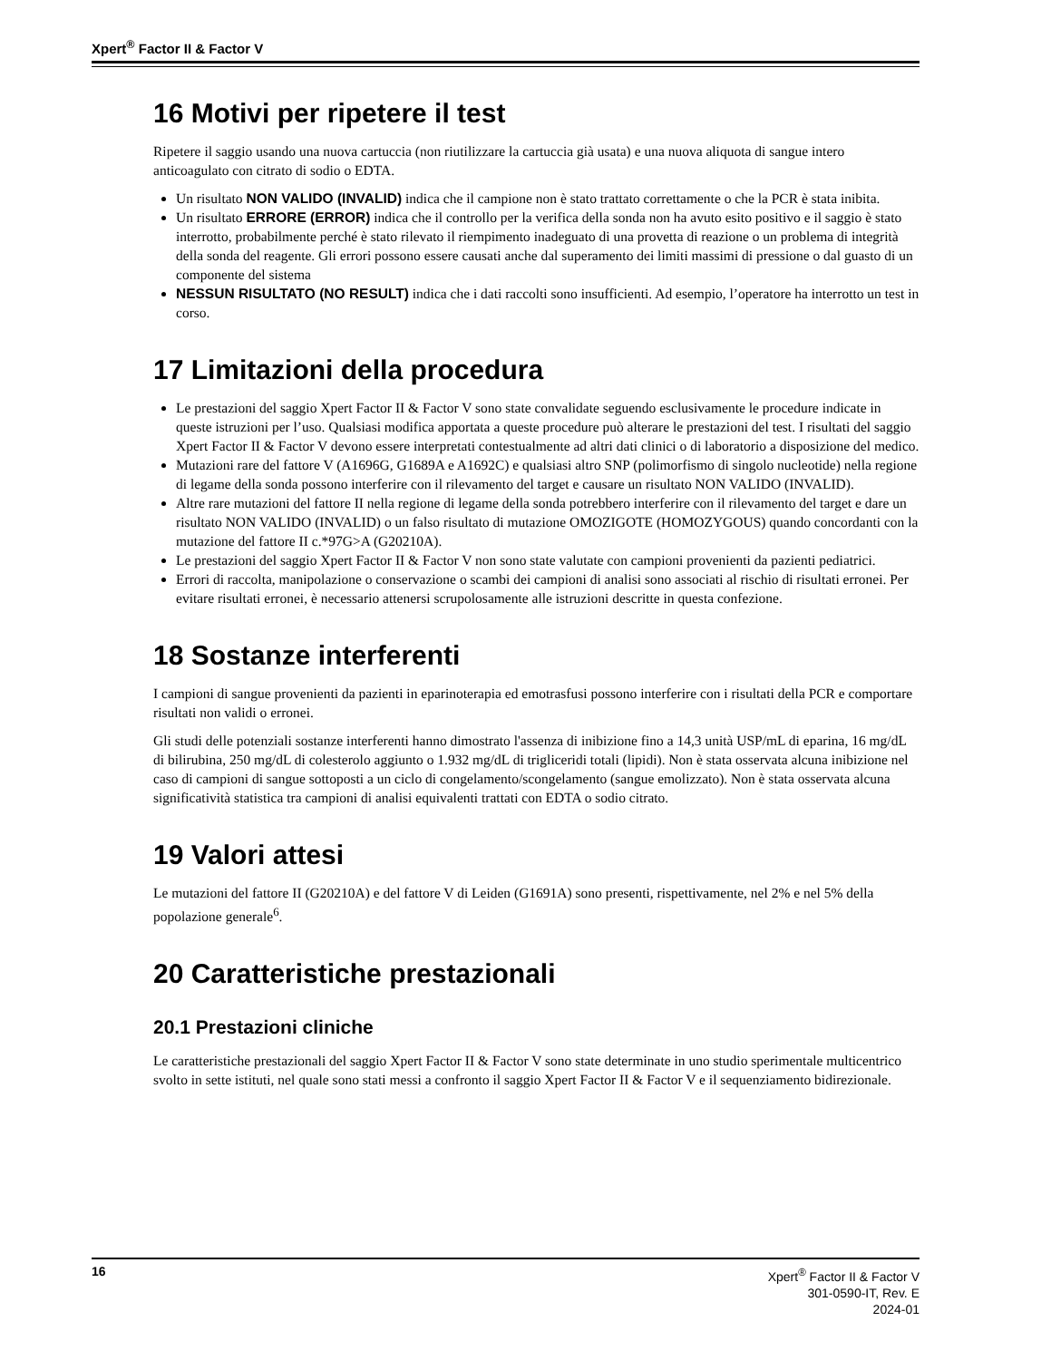Xpert<sup>®</sup> Factor II & Factor V
16 Motivi per ripetere il test
Ripetere il saggio usando una nuova cartuccia (non riutilizzare la cartuccia già usata) e una nuova aliquota di sangue intero anticoagulato con citrato di sodio o EDTA.
Un risultato NON VALIDO (INVALID) indica che il campione non è stato trattato correttamente o che la PCR è stata inibita.
Un risultato ERRORE (ERROR) indica che il controllo per la verifica della sonda non ha avuto esito positivo e il saggio è stato interrotto, probabilmente perché è stato rilevato il riempimento inadeguato di una provetta di reazione o un problema di integrità della sonda del reagente. Gli errori possono essere causati anche dal superamento dei limiti massimi di pressione o dal guasto di un componente del sistema
NESSUN RISULTATO (NO RESULT) indica che i dati raccolti sono insufficienti. Ad esempio, l’operatore ha interrotto un test in corso.
17 Limitazioni della procedura
Le prestazioni del saggio Xpert Factor II & Factor V sono state convalidate seguendo esclusivamente le procedure indicate in queste istruzioni per l’uso. Qualsiasi modifica apportata a queste procedure può alterare le prestazioni del test. I risultati del saggio Xpert Factor II & Factor V devono essere interpretati contestualmente ad altri dati clinici o di laboratorio a disposizione del medico.
Mutazioni rare del fattore V (A1696G, G1689A e A1692C) e qualsiasi altro SNP (polimorfismo di singolo nucleotide) nella regione di legame della sonda possono interferire con il rilevamento del target e causare un risultato NON VALIDO (INVALID).
Altre rare mutazioni del fattore II nella regione di legame della sonda potrebbero interferire con il rilevamento del target e dare un risultato NON VALIDO (INVALID) o un falso risultato di mutazione OMOZIGOTE (HOMOZYGOUS) quando concordanti con la mutazione del fattore II c.*97G>A (G20210A).
Le prestazioni del saggio Xpert Factor II & Factor V non sono state valutate con campioni provenienti da pazienti pediatrici.
Errori di raccolta, manipolazione o conservazione o scambi dei campioni di analisi sono associati al rischio di risultati erronei. Per evitare risultati erronei, è necessario attenersi scrupolosamente alle istruzioni descritte in questa confezione.
18 Sostanze interferenti
I campioni di sangue provenienti da pazienti in eparinoterapia ed emotrasfusi possono interferire con i risultati della PCR e comportare risultati non validi o erronei.
Gli studi delle potenziali sostanze interferenti hanno dimostrato l'assenza di inibizione fino a 14,3 unità USP/mL di eparina, 16 mg/dL di bilirubina, 250 mg/dL di colesterolo aggiunto o 1.932 mg/dL di trigliceridi totali (lipidi). Non è stata osservata alcuna inibizione nel caso di campioni di sangue sottoposti a un ciclo di congelamento/scongelamento (sangue emolizzato). Non è stata osservata alcuna significatività statistica tra campioni di analisi equivalenti trattati con EDTA o sodio citrato.
19 Valori attesi
Le mutazioni del fattore II (G20210A) e del fattore V di Leiden (G1691A) sono presenti, rispettivamente, nel 2% e nel 5% della popolazione generale<sup>6</sup>.
20 Caratteristiche prestazionali
20.1 Prestazioni cliniche
Le caratteristiche prestazionali del saggio Xpert Factor II & Factor V sono state determinate in uno studio sperimentale multicentrico svolto in sette istituti, nel quale sono stati messi a confronto il saggio Xpert Factor II & Factor V e il sequenziamento bidirezionale.
16
Xpert<sup>®</sup> Factor II & Factor V
301-0590-IT, Rev. E
2024-01